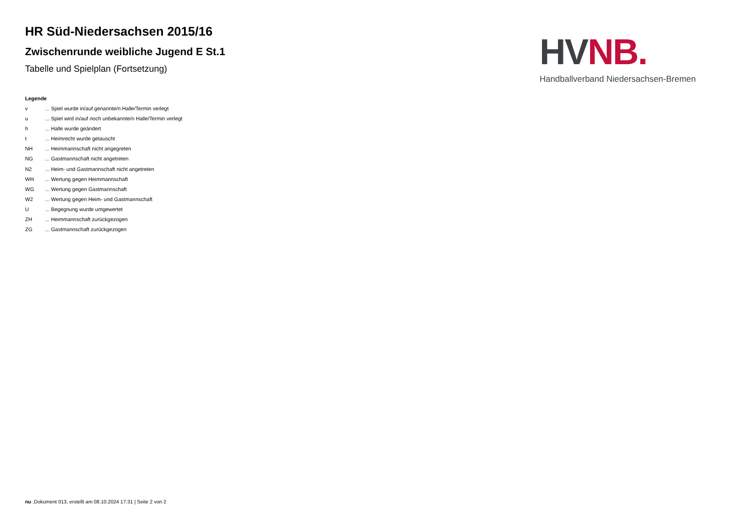HR Süd-Niedersachsen 2015/16
Zwischenrunde weibliche Jugend E St.1
Tabelle und Spielplan (Fortsetzung)
HV NB.
Handballverband Niedersachsen-Bremen
Legende
v... Spiel wurde in/auf genannte/n Halle/Termin verlegt
u... Spiel wird in/auf noch unbekannte/n Halle/Termin verlegt
h... Halle wurde geändert
t... Heimrecht wurde getauscht
NH... Heimmannschaft nicht angegreten
NG... Gastmannschaft nicht angetreten
N2... Heim- und Gastmannschaft nicht angetreten
WH... Wertung gegen Heimmannschaft
WG... Wertung gegen Gastmannschaft
W2... Wertung gegen Heim- und Gastmannschaft
U... Begegnung wurde umgewertet
ZH... Heimmannschaft zurückgezogen
ZG... Gastmannschaft zurückgezogen
nu .Dokument 013, erstellt am 08.10.2024 17:31 | Seite 2 von 2